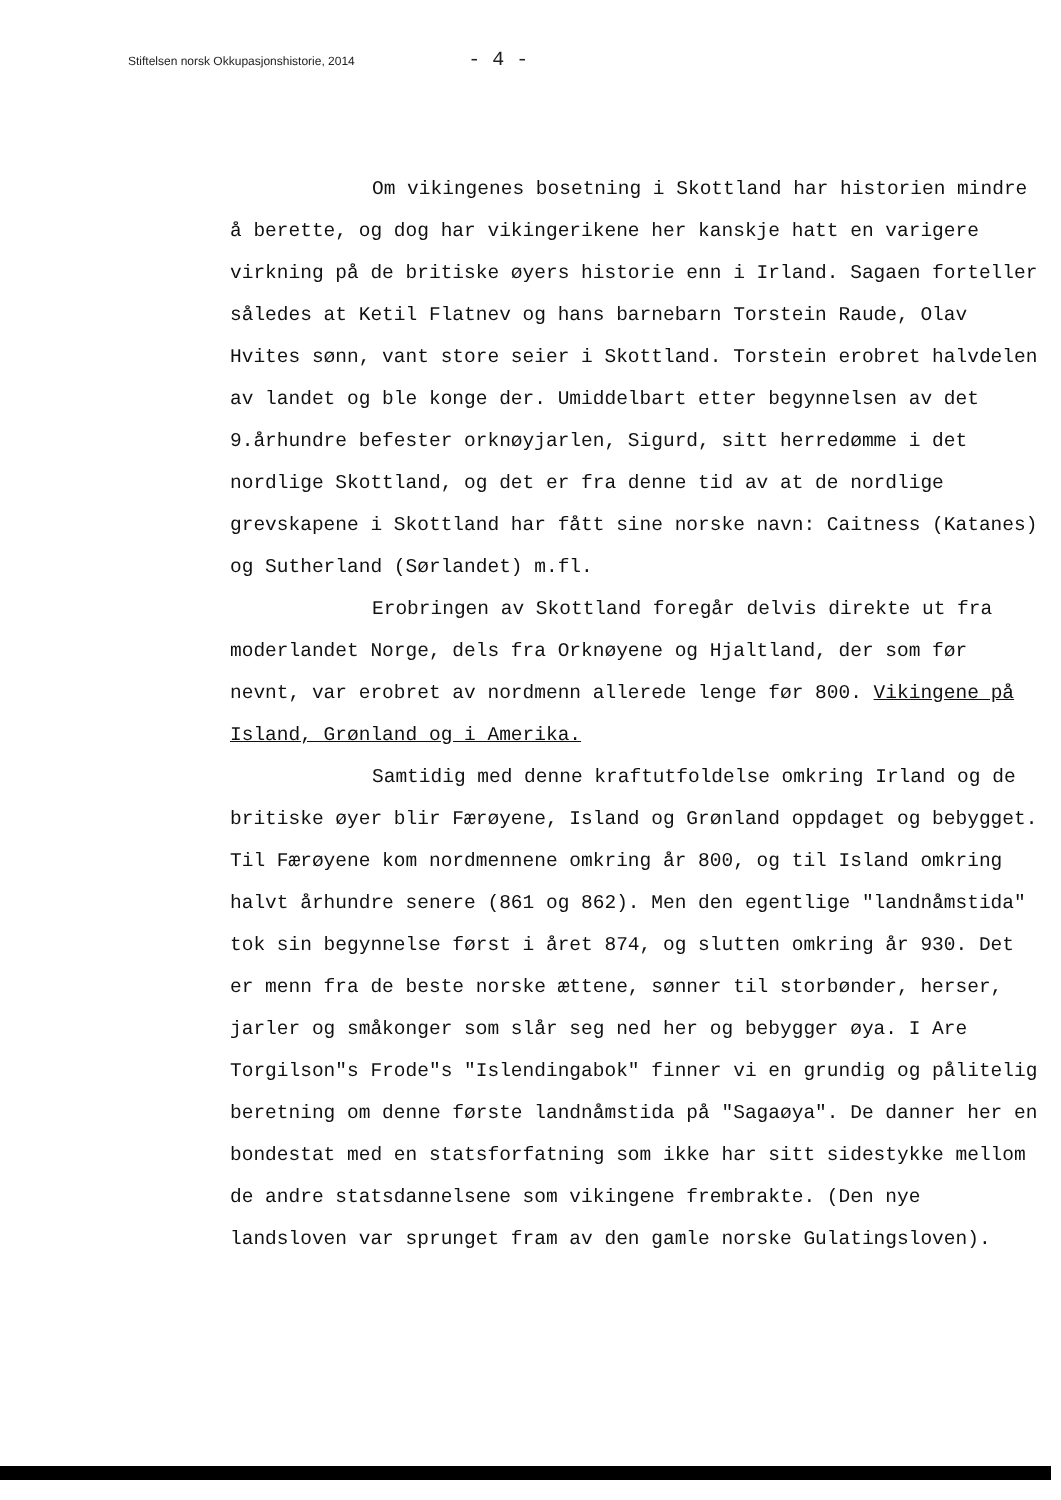Stiftelsen norsk Okkupasjonshistorie, 2014 - 4 -
Om vikingenes bosetning i Skottland har historien mindre å berette, og dog har vikingerikene her kanskje hatt en varigere virkning på de britiske øyers historie enn i Irland. Sagaen forteller således at Ketil Flatnev og hans barnebarn Torstein Raude, Olav Hvites sønn, vant store seier i Skottland. Torstein erobret halvdelen av landet og ble konge der. Umiddelbart etter begynnelsen av det 9.århundre befester orknøyjarlen, Sigurd, sitt herredømme i det nordlige Skottland, og det er fra denne tid av at de nordlige grevskapene i Skottland har fått sine norske navn: Caitness (Katanes) og Sutherland (Sørlandet) m.fl.
Erobringen av Skottland foregår delvis direkte ut fra moderlandet Norge, dels fra Orknøyene og Hjaltland, der som før nevnt, var erobret av nordmenn allerede lenge før 800. Vikingene på Island, Grønland og i Amerika.
Samtidig med denne kraftutfoldelse omkring Irland og de britiske øyer blir Færøyene, Island og Grønland oppdaget og bebygget. Til Færøyene kom nordmennene omkring år 800, og til Island omkring halvt århundre senere (861 og 862). Men den egentlige "landnåmstida" tok sin begynnelse først i året 874, og slutten omkring år 930. Det er menn fra de beste norske ættene, sønner til storbønder, herser, jarler og småkonger som slår seg ned her og bebygger øya. I Are Torgilson"s Frode"s "Islendingabok" finner vi en grundig og pålitelig beretning om denne første landnåmstida på "Sagaøya". De danner her en bondestat med en statsforfatning som ikke har sitt sidestykke mellom de andre statsdannelsene som vikingene frembrakte. (Den nye landsloven var sprunget fram av den gamle norske Gulatingsloven).